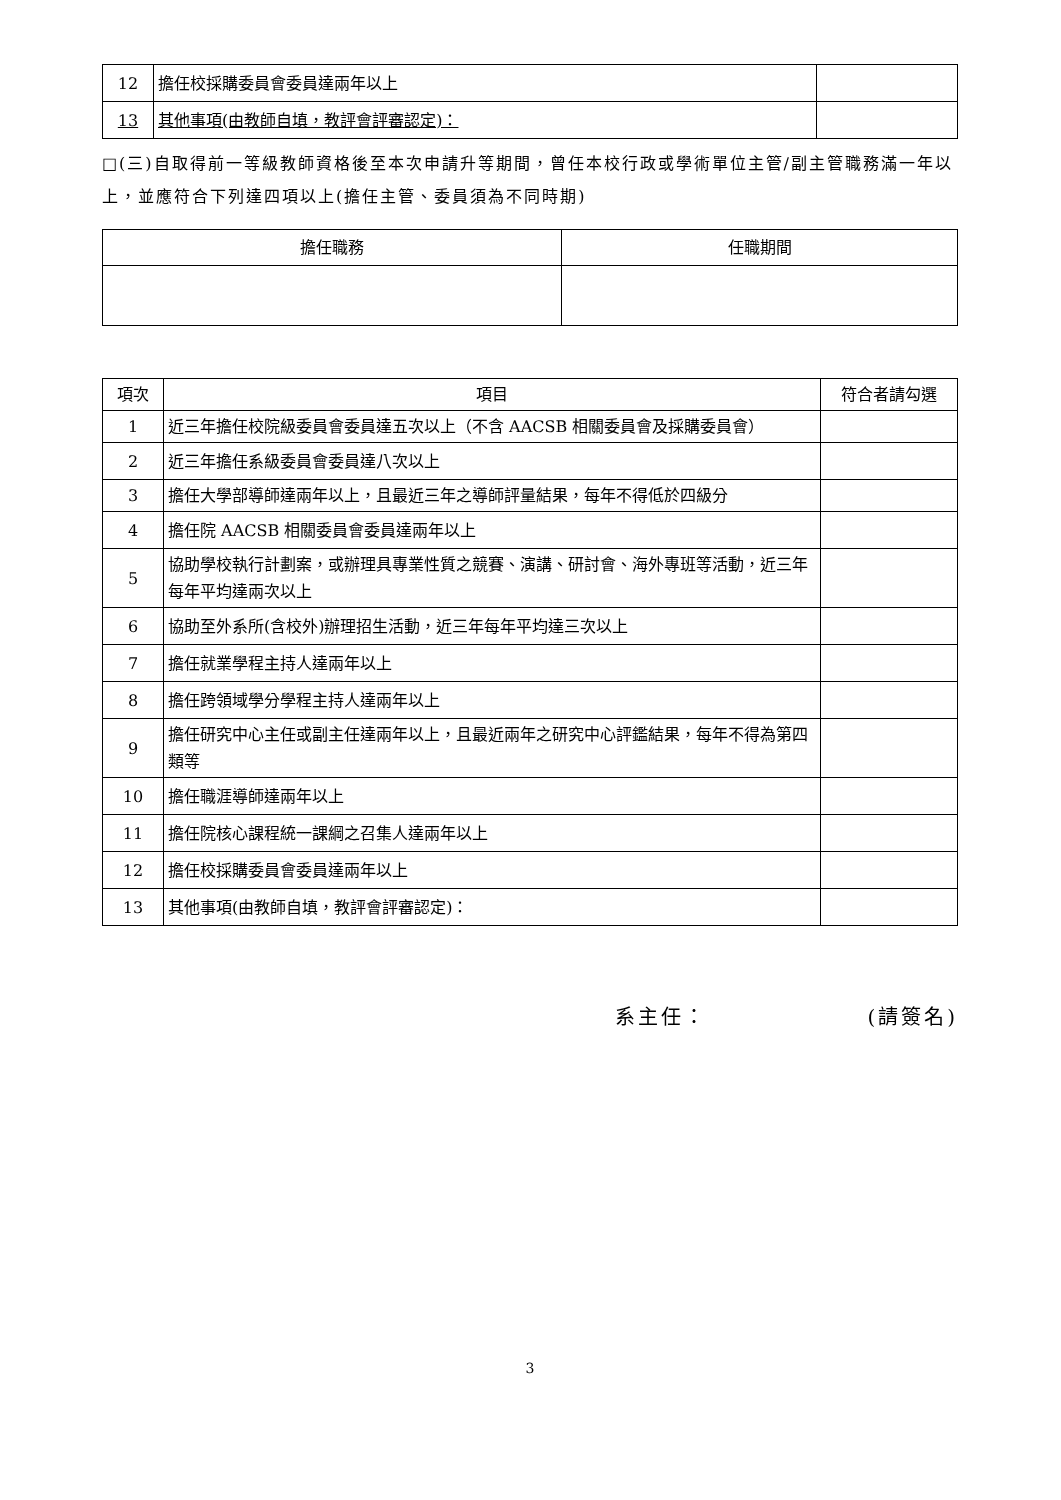| 12 | 擔任校採購委員會委員達兩年以上 | |
| 13 | 其他事項(由教師自填，教評會評審認定)： | |
□(三)自取得前一等級教師資格後至本次申請升等期間，曾任本校行政或學術單位主管/副主管職務滿一年以上，並應符合下列達四項以上(擔任主管、委員須為不同時期)
| 擔任職務 | 任職期間 |
| --- | --- |
| 項次 | 項目 | 符合者請勾選 |
| --- | --- | --- |
| 1 | 近三年擔任校院級委員會委員達五次以上（不含 AACSB 相關委員會及採購委員會） | |
| 2 | 近三年擔任系級委員會委員達八次以上 | |
| 3 | 擔任大學部導師達兩年以上，且最近三年之導師評量結果，每年不得低於四級分 | |
| 4 | 擔任院 AACSB 相關委員會委員達兩年以上 | |
| 5 | 協助學校執行計劃案，或辦理具專業性質之競賽、演講、研討會、海外專班等活動，近三年每年平均達兩次以上 | |
| 6 | 協助至外系所(含校外)辦理招生活動，近三年每年平均達三次以上 | |
| 7 | 擔任就業學程主持人達兩年以上 | |
| 8 | 擔任跨領域學分學程主持人達兩年以上 | |
| 9 | 擔任研究中心主任或副主任達兩年以上，且最近兩年之研究中心評鑑結果，每年不得為第四類等 | |
| 10 | 擔任職涯導師達兩年以上 | |
| 11 | 擔任院核心課程統一課綱之召集人達兩年以上 | |
| 12 | 擔任校採購委員會委員達兩年以上 | |
| 13 | 其他事項(由教師自填，教評會評審認定)： | |
系主任： (請簽名)
3